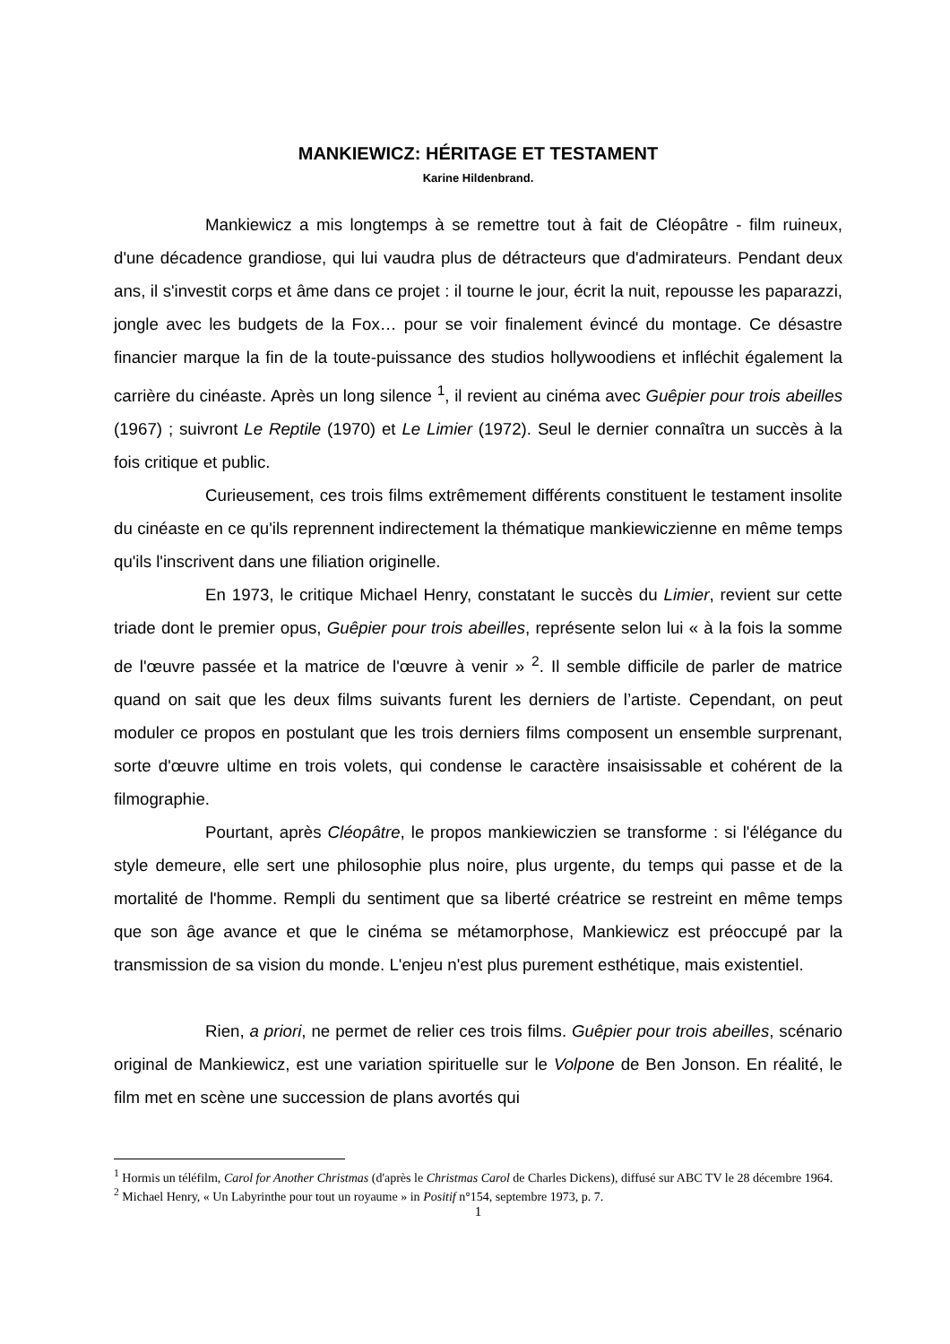MANKIEWICZ: HÉRITAGE ET TESTAMENT
Karine Hildenbrand.
Mankiewicz a mis longtemps à se remettre tout à fait de Cléopâtre - film ruineux, d'une décadence grandiose, qui lui vaudra plus de détracteurs que d'admirateurs. Pendant deux ans, il s'investit corps et âme dans ce projet : il tourne le jour, écrit la nuit, repousse les paparazzi, jongle avec les budgets de la Fox… pour se voir finalement évincé du montage. Ce désastre financier marque la fin de la toute-puissance des studios hollywoodiens et infléchit également la carrière du cinéaste. Après un long silence <sup>1</sup>, il revient au cinéma avec Guêpier pour trois abeilles (1967) ; suivront Le Reptile (1970) et Le Limier (1972). Seul le dernier connaîtra un succès à la fois critique et public.
Curieusement, ces trois films extrêmement différents constituent le testament insolite du cinéaste en ce qu'ils reprennent indirectement la thématique mankiewiczienne en même temps qu'ils l'inscrivent dans une filiation originelle.
En 1973, le critique Michael Henry, constatant le succès du Limier, revient sur cette triade dont le premier opus, Guêpier pour trois abeilles, représente selon lui « à la fois la somme de l'œuvre passée et la matrice de l'œuvre à venir » <sup>2</sup>. Il semble difficile de parler de matrice quand on sait que les deux films suivants furent les derniers de l’artiste. Cependant, on peut moduler ce propos en postulant que les trois derniers films composent un ensemble surprenant, sorte d'œuvre ultime en trois volets, qui condense le caractère insaisissable et cohérent de la filmographie.
Pourtant, après Cléopâtre, le propos mankiewiczien se transforme : si l'élégance du style demeure, elle sert une philosophie plus noire, plus urgente, du temps qui passe et de la mortalité de l'homme. Rempli du sentiment que sa liberté créatrice se restreint en même temps que son âge avance et que le cinéma se métamorphose, Mankiewicz est préoccupé par la transmission de sa vision du monde. L'enjeu n'est plus purement esthétique, mais existentiel.
Rien, a priori, ne permet de relier ces trois films. Guêpier pour trois abeilles, scénario original de Mankiewicz, est une variation spirituelle sur le Volpone de Ben Jonson. En réalité, le film met en scène une succession de plans avortés qui
<sup>1</sup> Hormis un téléfilm, Carol for Another Christmas (d'après le Christmas Carol de Charles Dickens), diffusé sur ABC TV le 28 décembre 1964.
<sup>2</sup> Michael Henry, « Un Labyrinthe pour tout un royaume » in Positif n°154, septembre 1973, p. 7.
1